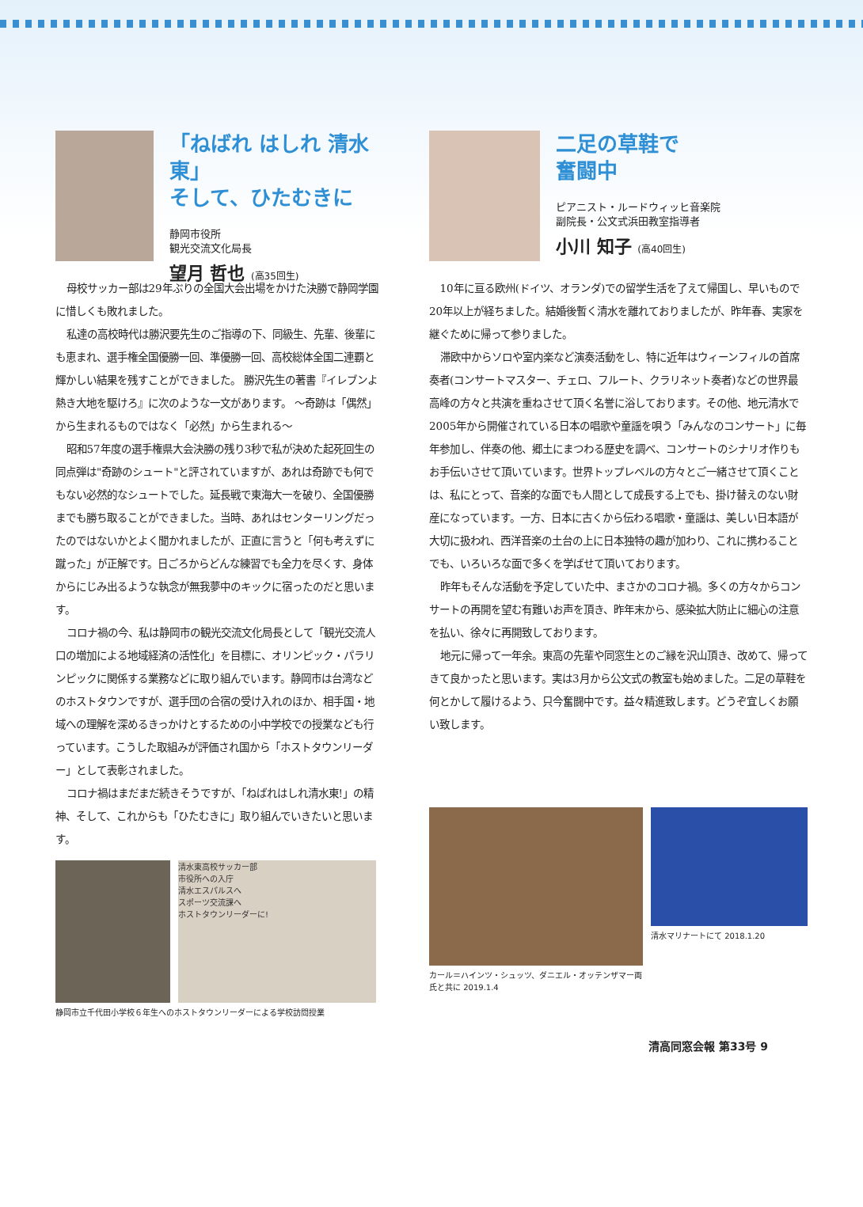「ねばれ はしれ 清水東」
そして、ひたむきに
静岡市役所
観光交流文化局長
望月 哲也 (高35回生)
母校サッカー部は29年ぶりの全国大会出場をかけた決勝で静岡学園に惜しくも敗れました。
私達の高校時代は勝沢要先生のご指導の下、同級生、先輩、後輩にも恵まれ、選手権全国優勝一回、準優勝一回、高校総体全国二連覇と輝かしい結果を残すことができました。 勝沢先生の著書『イレブンよ熱き大地を駆けろ』に次のような一文があります。 ～奇跡は「偶然」から生まれるものではなく「必然」から生まれる～
昭和57年度の選手権県大会決勝の残り3秒で私が決めた起死回生の同点弾は"奇跡のシュート"と評されていますが、あれは奇跡でも何でもない必然的なシュートでした。延長戦で東海大一を破り、全国優勝までも勝ち取ることができました。当時、あれはセンターリングだったのではないかとよく聞かれましたが、正直に言うと「何も考えずに蹴った」が正解です。日ごろからどんな練習でも全力を尽くす、身体からにじみ出るような執念が無我夢中のキックに宿ったのだと思います。
コロナ禍の今、私は静岡市の観光交流文化局長として「観光交流人口の増加による地域経済の活性化」を目標に、オリンピック・パラリンピックに関係する業務などに取り組んでいます。静岡市は台湾などのホストタウンですが、選手団の合宿の受け入れのほか、相手国・地域への理解を深めるきっかけとするための小中学校での授業なども行っています。こうした取組みが評価され国から「ホストタウンリーダー」として表彰されました。
コロナ禍はまだまだ続きそうですが、「ねばれはしれ清水東!」の精神、そして、これからも「ひたむきに」取り組んでいきたいと思います。
清水東高校サッカー部
市役所への入庁
清水エスパルスへ
スポーツ交流課へ
ホストタウンリーダーに!
静岡市立千代田小学校６年生へのホストタウンリーダーによる学校訪問授業
二足の草鞋で
奮闘中
ピアニスト・ルードウィッヒ音楽院
副院長・公文式浜田教室指導者
小川 知子 (高40回生)
10年に亘る欧州(ドイツ、オランダ)での留学生活を了えて帰国し、早いもので20年以上が経ちました。結婚後暫く清水を離れておりましたが、昨年春、実家を継ぐために帰って参りました。
滞欧中からソロや室内楽など演奏活動をし、特に近年はウィーンフィルの首席奏者(コンサートマスター、チェロ、フルート、クラリネット奏者)などの世界最高峰の方々と共演を重ねさせて頂く名誉に浴しております。その他、地元清水で2005年から開催されている日本の唱歌や童謡を唄う「みんなのコンサート」に毎年参加し、伴奏の他、郷土にまつわる歴史を調べ、コンサートのシナリオ作りもお手伝いさせて頂いています。世界トップレベルの方々とご一緒させて頂くことは、私にとって、音楽的な面でも人間として成長する上でも、掛け替えのない財産になっています。一方、日本に古くから伝わる唱歌・童謡は、美しい日本語が大切に扱われ、西洋音楽の土台の上に日本独特の趣が加わり、これに携わることでも、いろいろな面で多くを学ばせて頂いております。
昨年もそんな活動を予定していた中、まさかのコロナ禍。多くの方々からコンサートの再開を望む有難いお声を頂き、昨年末から、感染拡大防止に細心の注意を払い、徐々に再開致しております。
地元に帰って一年余。東高の先輩や同窓生とのご縁を沢山頂き、改めて、帰ってきて良かったと思います。実は3月から公文式の教室も始めました。二足の草鞋を何とかして履けるよう、只今奮闘中です。益々精進致します。どうぞ宜しくお願い致します。
カール＝ハインツ・シュッツ、ダニエル・オッテンザマー両氏と共に 2019.1.4
清水マリナートにて 2018.1.20
清高同窓会報 第33号 9